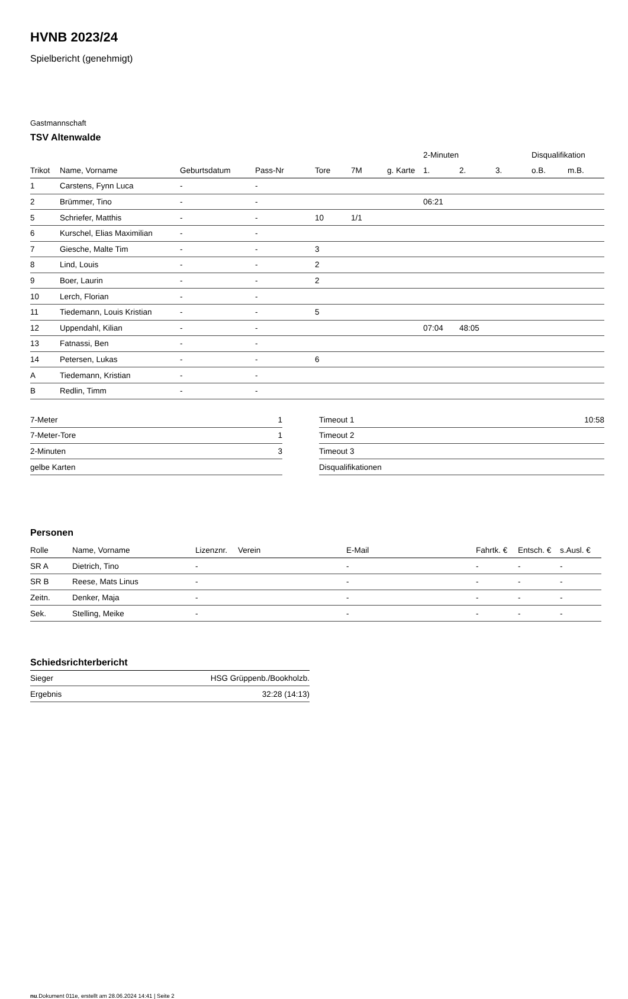HVNB 2023/24
Spielbericht (genehmigt)
Gastmannschaft
TSV Altenwalde
| | | | | | | | 2-Minuten | | | Disqualifikation | |
| --- | --- | --- | --- | --- | --- | --- | --- | --- | --- | --- | --- |
| Trikot | Name, Vorname | Geburtsdatum | Pass-Nr | Tore | 7M | g. Karte | 1. | 2. | 3. | o.B. | m.B. |
| 1 | Carstens, Fynn Luca | - | - | | | | | | | | |
| 2 | Brümmer, Tino | - | - | | | | 06:21 | | | | |
| 5 | Schriefer, Matthis | - | - | 10 | 1/1 | | | | | | |
| 6 | Kurschel, Elias Maximilian | - | - | | | | | | | | |
| 7 | Giesche, Malte Tim | - | - | 3 | | | | | | | |
| 8 | Lind, Louis | - | - | 2 | | | | | | | |
| 9 | Boer, Laurin | - | - | 2 | | | | | | | |
| 10 | Lerch, Florian | - | - | | | | | | | | |
| 11 | Tiedemann, Louis Kristian | - | - | 5 | | | | | | | |
| 12 | Uppendahl, Kilian | - | - | | | | 07:04 | 48:05 | | | |
| 13 | Fatnassi, Ben | - | - | | | | | | | | |
| 14 | Petersen, Lukas | - | - | 6 | | | | | | | |
| A | Tiedemann, Kristian | - | - | | | | | | | | |
| B | Redlin, Timm | - | - | | | | | | | | |
| 7-Meter | 1 |
| 7-Meter-Tore | 1 |
| 2-Minuten | 3 |
| gelbe Karten | |
| Timeout 1 | 10:58 |
| Timeout 2 | |
| Timeout 3 | |
| Disqualifikationen | |
Personen
| Rolle | Name, Vorname | Lizenznr. | Verein | E-Mail | Fahrtk. € | Entsch. € | s.Ausl. € |
| --- | --- | --- | --- | --- | --- | --- | --- |
| SR A | Dietrich, Tino | - | | - | - | - | - |
| SR B | Reese, Mats Linus | - | | - | - | - | - |
| Zeitn. | Denker, Maja | - | | - | - | - | - |
| Sek. | Stelling, Meike | - | | - | - | - | - |
Schiedsrichterbericht
| Sieger | HSG Grüppenb./Bookholzb. |
| Ergebnis | 32:28 (14:13) |
nu.Dokument 011e, erstellt am 28.06.2024 14:41 | Seite 2